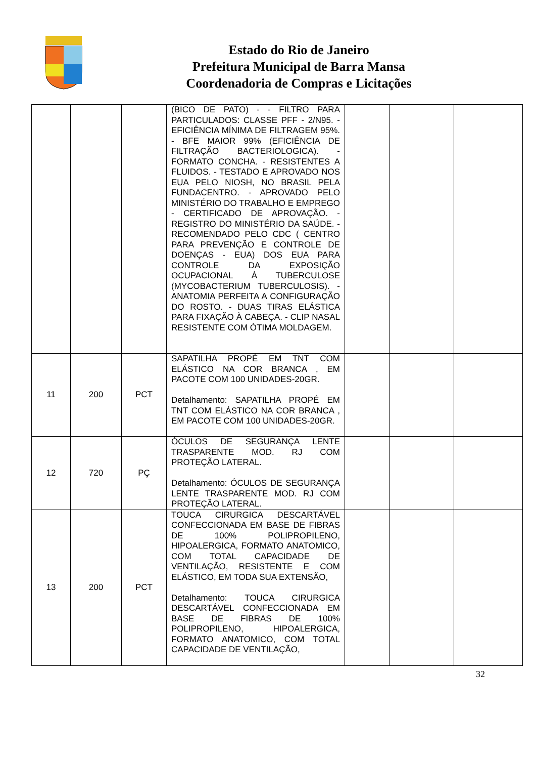Estado do Rio de Janeiro
Prefeitura Municipal de Barra Mansa
Coordenadoria de Compras e Licitações
| | | | (BICO DE PATO) - - FILTRO PARA PARTICULADOS: CLASSE PFF - 2/N95. - EFICIÊNCIA MÍNIMA DE FILTRAGEM 95%. - BFE MAIOR 99% (EFICIÊNCIA DE FILTRAÇÃO BACTERIOLOGICA). - FORMATO CONCHA. - RESISTENTES A FLUIDOS. - TESTADO E APROVADO NOS EUA PELO NIOSH, NO BRASIL PELA FUNDACENTRO. - APROVADO PELO MINISTÉRIO DO TRABALHO E EMPREGO - CERTIFICADO DE APROVAÇÃO. - REGISTRO DO MINISTÉRIO DA SAÚDE. - RECOMENDADO PELO CDC ( CENTRO PARA PREVENÇÃO E CONTROLE DE DOENÇAS - EUA) DOS EUA PARA CONTROLE DA EXPOSIÇÃO OCUPACIONAL À TUBERCULOSE (MYCOBACTERIUM TUBERCULOSIS). - ANATOMIA PERFEITA A CONFIGURAÇÃO DO ROSTO. - DUAS TIRAS ELÁSTICA PARA FIXAÇÃO À CABEÇA. - CLIP NASAL RESISTENTE COM ÓTIMA MOLDAGEM. | | | |
| 11 | 200 | PCT | SAPATILHA PROPÉ EM TNT COM ELÁSTICO NA COR BRANCA , EM PACOTE COM 100 UNIDADES-20GR. Detalhamento: SAPATILHA PROPÉ EM TNT COM ELÁSTICO NA COR BRANCA , EM PACOTE COM 100 UNIDADES-20GR. | | | |
| 12 | 720 | PÇ | ÓCULOS DE SEGURANÇA LENTE TRASPARENTE MOD. RJ COM PROTEÇÃO LATERAL. Detalhamento: ÓCULOS DE SEGURANÇA LENTE TRASPARENTE MOD. RJ COM PROTEÇÃO LATERAL. | | | |
| 13 | 200 | PCT | TOUCA CIRURGICA DESCARTÁVEL CONFECCIONADA EM BASE DE FIBRAS DE 100% POLIPROPILENO, HIPOALERGICA, FORMATO ANATOMICO, COM TOTAL CAPACIDADE DE VENTILAÇÃO, RESISTENTE E COM ELÁSTICO, EM TODA SUA EXTENSÃO, Detalhamento: TOUCA CIRURGICA DESCARTÁVEL CONFECCIONADA EM BASE DE FIBRAS DE 100% POLIPROPILENO, HIPOALERGICA, FORMATO ANATOMICO, COM TOTAL CAPACIDADE DE VENTILAÇÃO, | | | |
32